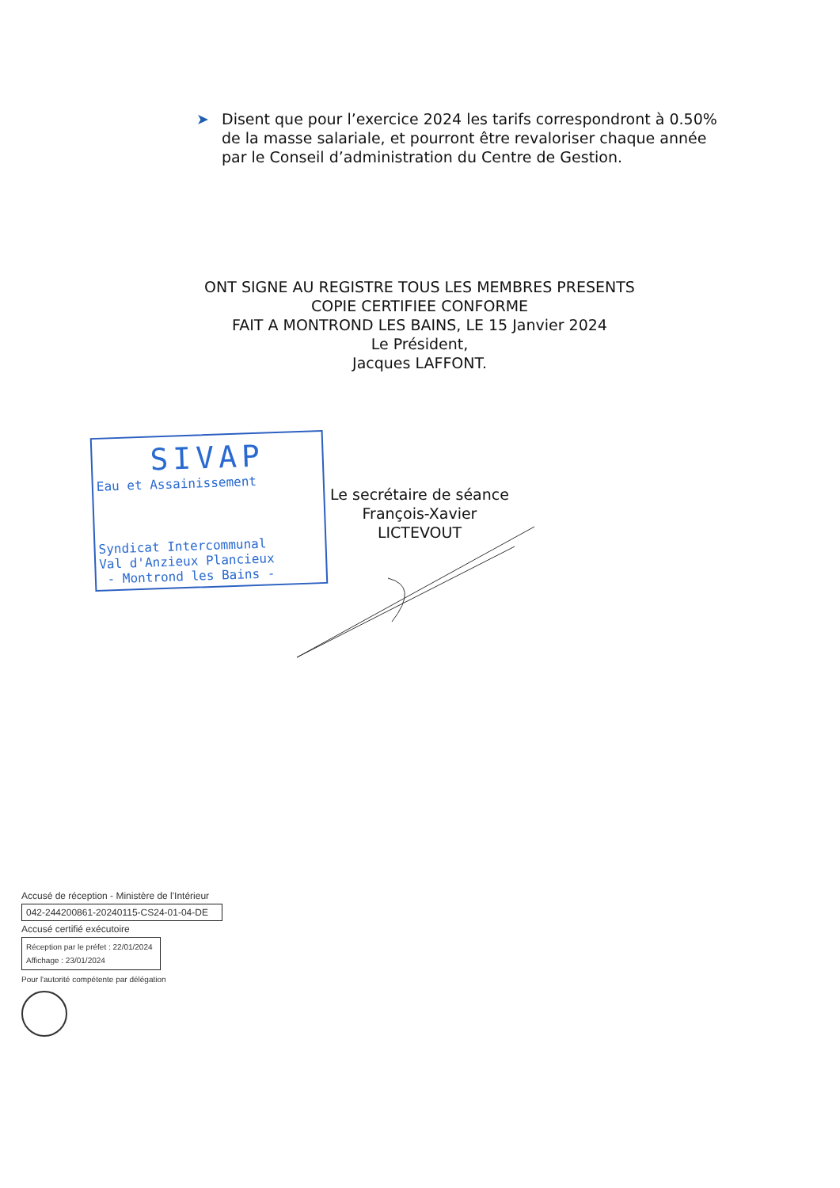➤ Disent que pour l’exercice 2024 les tarifs correspondront à 0.50% de la masse salariale, et pourront être revaloriser chaque année par le Conseil d’administration du Centre de Gestion.
ONT SIGNE AU REGISTRE TOUS LES MEMBRES PRESENTS
COPIE CERTIFIEE CONFORME
FAIT A MONTROND LES BAINS, LE 15 Janvier 2024
Le Président,
Jacques LAFFONT.
SIVAP
Eau et Assainissement
Syndicat Intercommunal
Val d'Anzieux Plancieux
- Montrond les Bains -
Le secrétaire de séance
François-Xavier LICTEVOUT
Accusé de réception - Ministère de l'Intérieur
042-244200861-20240115-CS24-01-04-DE
Accusé certifié exécutoire
Réception par le préfet : 22/01/2024
Affichage : 23/01/2024
Pour l'autorité compétente par délégation